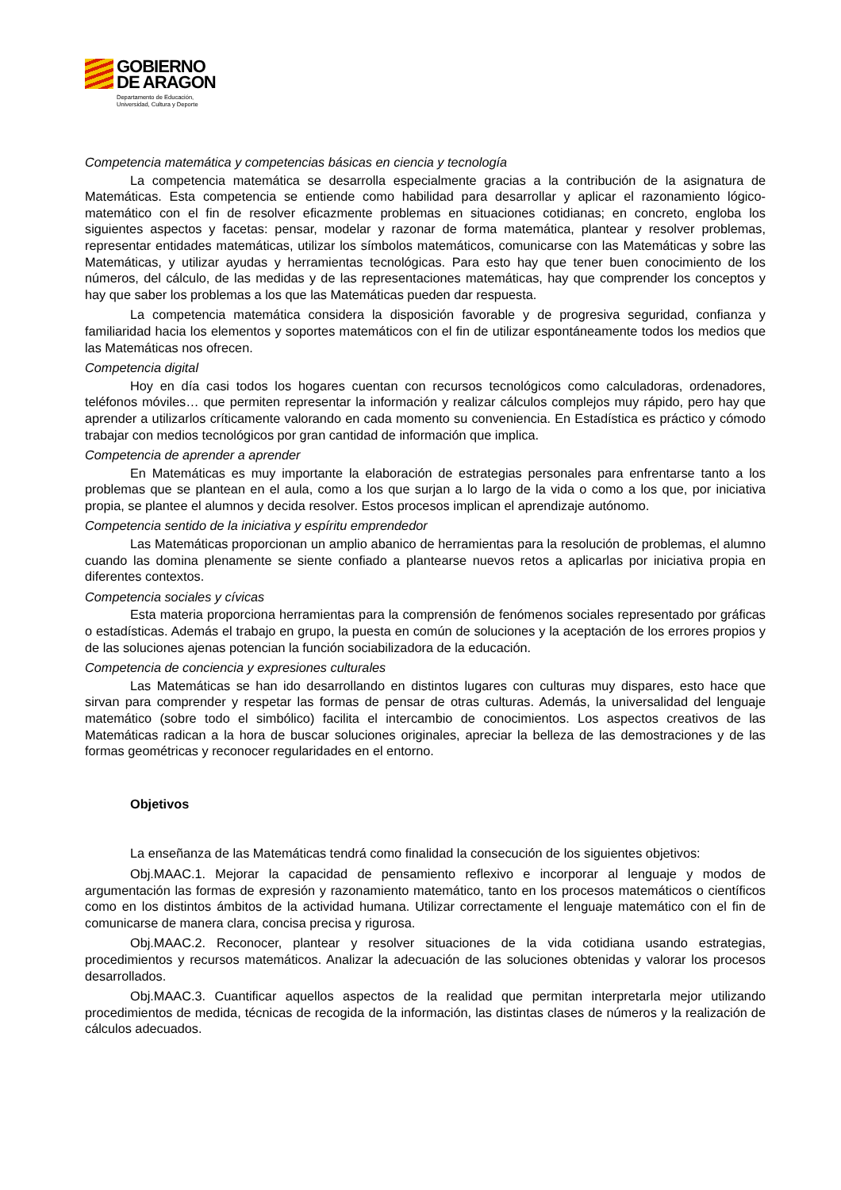GOBIERNO
DE ARAGON
Departamento de Educación,
Universidad, Cultura y Deporte
Competencia matemática y competencias básicas en ciencia y tecnología
La competencia matemática se desarrolla especialmente gracias a la contribución de la asignatura de Matemáticas. Esta competencia se entiende como habilidad para desarrollar y aplicar el razonamiento lógico-matemático con el fin de resolver eficazmente problemas en situaciones cotidianas; en concreto, engloba los siguientes aspectos y facetas: pensar, modelar y razonar de forma matemática, plantear y resolver problemas, representar entidades matemáticas, utilizar los símbolos matemáticos, comunicarse con las Matemáticas y sobre las Matemáticas, y utilizar ayudas y herramientas tecnológicas. Para esto hay que tener buen conocimiento de los números, del cálculo, de las medidas y de las representaciones matemáticas, hay que comprender los conceptos y hay que saber los problemas a los que las Matemáticas pueden dar respuesta.
La competencia matemática considera la disposición favorable y de progresiva seguridad, confianza y familiaridad hacia los elementos y soportes matemáticos con el fin de utilizar espontáneamente todos los medios que las Matemáticas nos ofrecen.
Competencia digital
Hoy en día casi todos los hogares cuentan con recursos tecnológicos como calculadoras, ordenadores, teléfonos móviles… que permiten representar la información y realizar cálculos complejos muy rápido, pero hay que aprender a utilizarlos críticamente valorando en cada momento su conveniencia. En Estadística es práctico y cómodo trabajar con medios tecnológicos por gran cantidad de información que implica.
Competencia de aprender a aprender
En Matemáticas es muy importante la elaboración de estrategias personales para enfrentarse tanto a los problemas que se plantean en el aula, como a los que surjan a lo largo de la vida o como a los que, por iniciativa propia, se plantee el alumnos y decida resolver. Estos procesos implican el aprendizaje autónomo.
Competencia sentido de la iniciativa y espíritu emprendedor
Las Matemáticas proporcionan un amplio abanico de herramientas para la resolución de problemas, el alumno cuando las domina plenamente se siente confiado a plantearse nuevos retos a aplicarlas por iniciativa propia en diferentes contextos.
Competencia sociales y cívicas
Esta materia proporciona herramientas para la comprensión de fenómenos sociales representado por gráficas o estadísticas. Además el trabajo en grupo, la puesta en común de soluciones y la aceptación de los errores propios y de las soluciones ajenas potencian la función sociabilizadora de la educación.
Competencia de conciencia y expresiones culturales
Las Matemáticas se han ido desarrollando en distintos lugares con culturas muy dispares, esto hace que sirvan para comprender y respetar las formas de pensar de otras culturas. Además, la universalidad del lenguaje matemático (sobre todo el simbólico) facilita el intercambio de conocimientos. Los aspectos creativos de las Matemáticas radican a la hora de buscar soluciones originales, apreciar la belleza de las demostraciones y de las formas geométricas y reconocer regularidades en el entorno.
Objetivos
La enseñanza de las Matemáticas tendrá como finalidad la consecución de los siguientes objetivos:
Obj.MAAC.1. Mejorar la capacidad de pensamiento reflexivo e incorporar al lenguaje y modos de argumentación las formas de expresión y razonamiento matemático, tanto en los procesos matemáticos o científicos como en los distintos ámbitos de la actividad humana. Utilizar correctamente el lenguaje matemático con el fin de comunicarse de manera clara, concisa precisa y rigurosa.
Obj.MAAC.2. Reconocer, plantear y resolver situaciones de la vida cotidiana usando estrategias, procedimientos y recursos matemáticos. Analizar la adecuación de las soluciones obtenidas y valorar los procesos desarrollados.
Obj.MAAC.3. Cuantificar aquellos aspectos de la realidad que permitan interpretarla mejor utilizando procedimientos de medida, técnicas de recogida de la información, las distintas clases de números y la realización de cálculos adecuados.